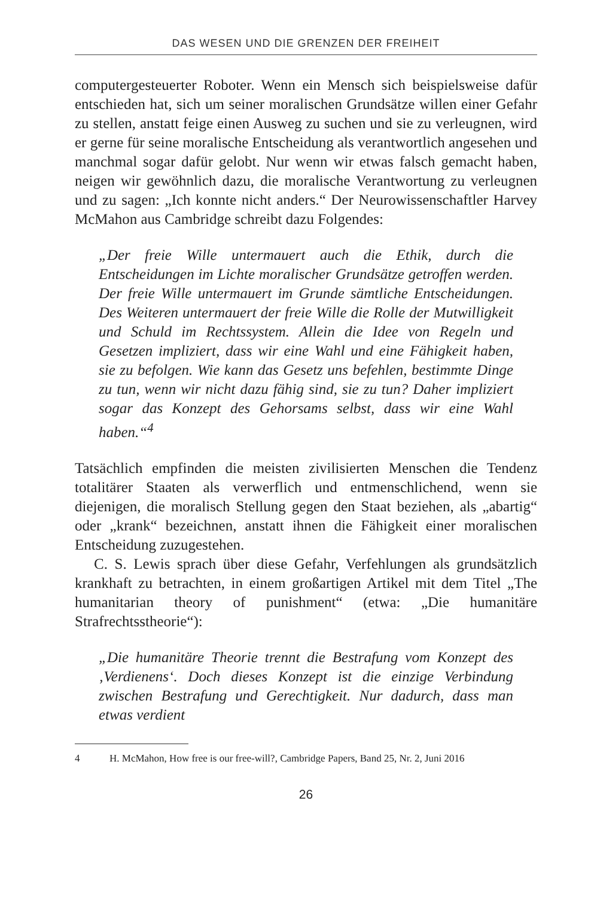DAS WESEN UND DIE GRENZEN DER FREIHEIT
computergesteuerter Roboter. Wenn ein Mensch sich beispielsweise dafür entschieden hat, sich um seiner moralischen Grundsätze willen einer Gefahr zu stellen, anstatt feige einen Ausweg zu suchen und sie zu verleugnen, wird er gerne für seine moralische Entscheidung als verantwortlich angesehen und manchmal sogar dafür gelobt. Nur wenn wir etwas falsch gemacht haben, neigen wir gewöhnlich dazu, die moralische Verantwortung zu verleugnen und zu sagen: „Ich konnte nicht anders.“ Der Neurowissenschaftler Harvey McMahon aus Cambridge schreibt dazu Folgendes:
„Der freie Wille untermauert auch die Ethik, durch die Entscheidungen im Lichte moralischer Grundsätze getroffen werden. Der freie Wille untermauert im Grunde sämtliche Entscheidungen. Des Weiteren untermauert der freie Wille die Rolle der Mutwilligkeit und Schuld im Rechtssystem. Allein die Idee von Regeln und Gesetzen impliziert, dass wir eine Wahl und eine Fähigkeit haben, sie zu befolgen. Wie kann das Gesetz uns befehlen, bestimmte Dinge zu tun, wenn wir nicht dazu fähig sind, sie zu tun? Daher impliziert sogar das Konzept des Gehorsams selbst, dass wir eine Wahl haben.“<sup>4</sup>
Tatsächlich empfinden die meisten zivilisierten Menschen die Tendenz totalitärer Staaten als verwerflich und entmenschlichend, wenn sie diejenigen, die moralisch Stellung gegen den Staat beziehen, als „abartig“ oder „krank“ bezeichnen, anstatt ihnen die Fähigkeit einer moralischen Entscheidung zuzugestehen.
C. S. Lewis sprach über diese Gefahr, Verfehlungen als grundsätzlich krankhaft zu betrachten, in einem großartigen Artikel mit dem Titel „The humanitarian theory of punishment“ (etwa: „Die humanitäre Strafrechtsstheorie“):
„Die humanitäre Theorie trennt die Bestrafung vom Konzept des ‚Verdienens‘. Doch dieses Konzept ist die einzige Verbindung zwischen Bestrafung und Gerechtigkeit. Nur dadurch, dass man etwas verdient
4 H. McMahon, How free is our free-will?, Cambridge Papers, Band 25, Nr. 2, Juni 2016
26